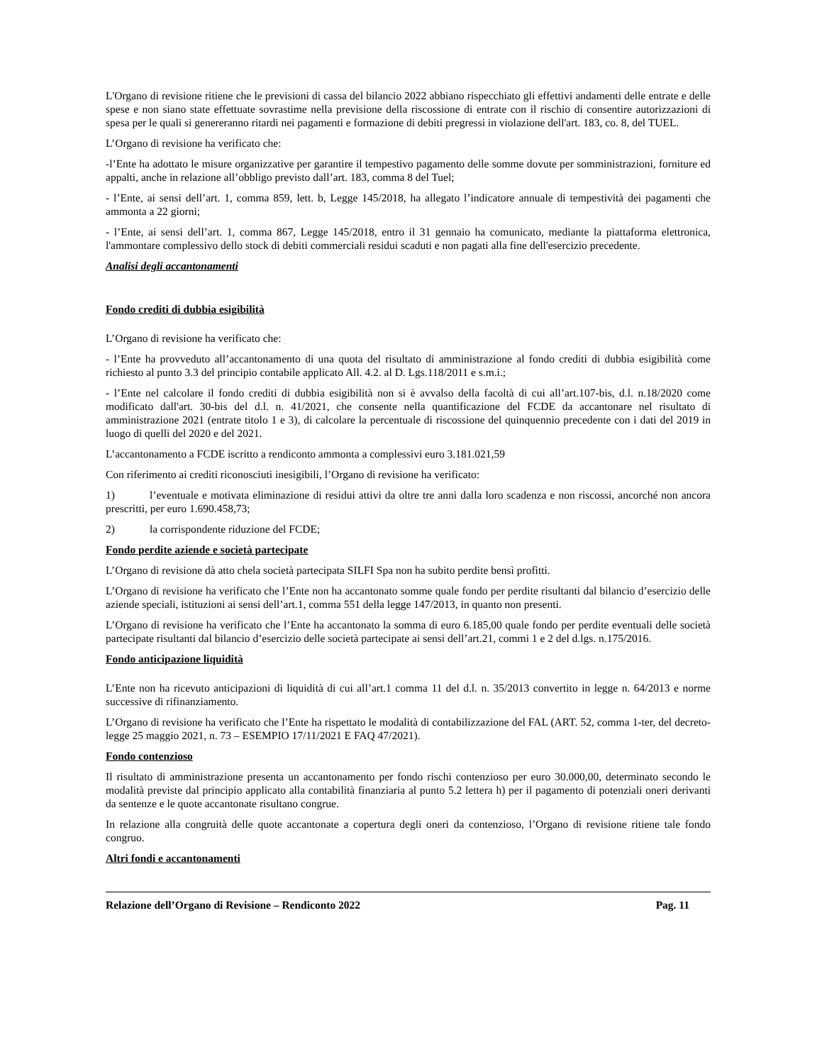L'Organo di revisione ritiene che le previsioni di cassa del bilancio 2022 abbiano rispecchiato gli effettivi andamenti delle entrate e delle spese e non siano state effettuate sovrastime nella previsione della riscossione di entrate con il rischio di consentire autorizzazioni di spesa per le quali si genereranno ritardi nei pagamenti e formazione di debiti pregressi in violazione dell'art. 183, co. 8, del TUEL.
L’Organo di revisione ha verificato che:
-l’Ente ha adottato le misure organizzative per garantire il tempestivo pagamento delle somme dovute per somministrazioni, forniture ed appalti, anche in relazione all’obbligo previsto dall’art. 183, comma 8 del Tuel;
- l’Ente, ai sensi dell’art. 1, comma 859, lett. b, Legge 145/2018, ha allegato l’indicatore annuale di tempestività dei pagamenti che ammonta a 22 giorni;
- l’Ente, ai sensi dell’art. 1, comma 867, Legge 145/2018, entro il 31 gennaio ha comunicato, mediante la piattaforma elettronica, l'ammontare complessivo dello stock di debiti commerciali residui scaduti e non pagati alla fine dell'esercizio precedente.
Analisi degli accantonamenti
Fondo crediti di dubbia esigibilità
L’Organo di revisione ha verificato che:
- l’Ente ha provveduto all’accantonamento di una quota del risultato di amministrazione al fondo crediti di dubbia esigibilità come richiesto al punto 3.3 del principio contabile applicato All. 4.2. al D. Lgs.118/2011 e s.m.i.;
- l’Ente nel calcolare il fondo crediti di dubbia esigibilità non si è avvalso della facoltà di cui all’art.107-bis, d.l. n.18/2020 come modificato dall'art. 30-bis del d.l. n. 41/2021, che consente nella quantificazione del FCDE da accantonare nel risultato di amministrazione 2021 (entrate titolo 1 e 3), di calcolare la percentuale di riscossione del quinquennio precedente con i dati del 2019 in luogo di quelli del 2020 e del 2021.
L’accantonamento a FCDE iscritto a rendiconto ammonta a complessivi euro 3.181.021,59
Con riferimento ai crediti riconosciuti inesigibili, l’Organo di revisione ha verificato:
1) l’eventuale e motivata eliminazione di residui attivi da oltre tre anni dalla loro scadenza e non riscossi, ancorché non ancora prescritti, per euro 1.690.458,73;
2) la corrispondente riduzione del FCDE;
Fondo perdite aziende e società partecipate
L’Organo di revisione dà atto chela società partecipata SILFI Spa non ha subito perdite bensì profitti.
L’Organo di revisione ha verificato che l’Ente non ha accantonato somme quale fondo per perdite risultanti dal bilancio d’esercizio delle aziende speciali, istituzioni ai sensi dell’art.1, comma 551 della legge 147/2013, in quanto non presenti.
L’Organo di revisione ha verificato che l’Ente ha accantonato la somma di euro 6.185,00 quale fondo per perdite eventuali delle società partecipate risultanti dal bilancio d’esercizio delle società partecipate ai sensi dell’art.21, commi 1 e 2 del d.lgs. n.175/2016.
Fondo anticipazione liquidità
L’Ente non ha ricevuto anticipazioni di liquidità di cui all’art.1 comma 11 del d.l. n. 35/2013 convertito in legge n. 64/2013 e norme successive di rifinanziamento.
L’Organo di revisione ha verificato che l’Ente ha rispettato le modalità di contabilizzazione del FAL (ART. 52, comma 1-ter, del decreto-legge 25 maggio 2021, n. 73 – ESEMPIO 17/11/2021 E FAQ 47/2021).
Fondo contenzioso
Il risultato di amministrazione presenta un accantonamento per fondo rischi contenzioso per euro 30.000,00, determinato secondo le modalità previste dal principio applicato alla contabilità finanziaria al punto 5.2 lettera h) per il pagamento di potenziali oneri derivanti da sentenze e le quote accantonate risultano congrue.
In relazione alla congruità delle quote accantonate a copertura degli oneri da contenzioso, l’Organo di revisione ritiene tale fondo congruo.
Altri fondi e accantonamenti
Relazione dell’Organo di Revisione – Rendiconto 2022 Pag. 11